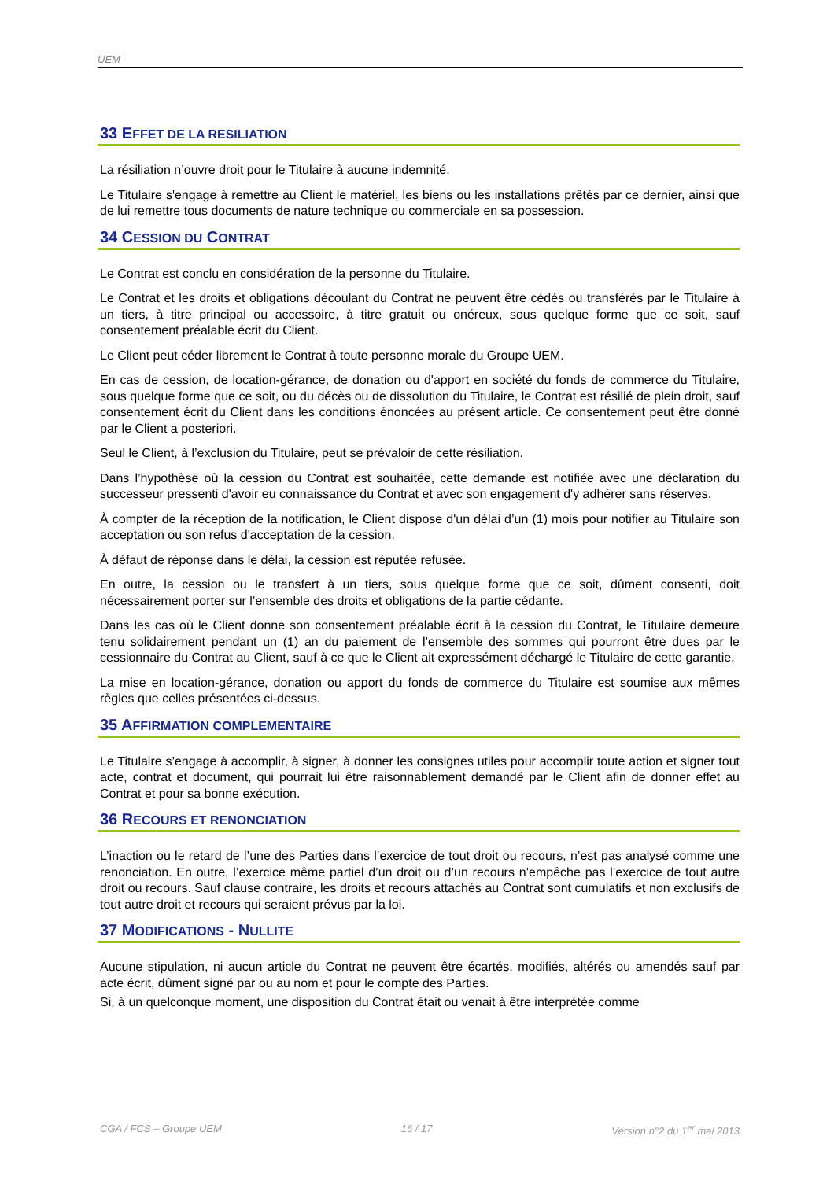UEM
33 EFFET DE LA RESILIATION
La résiliation n’ouvre droit pour le Titulaire à aucune indemnité.
Le Titulaire s'engage à remettre au Client le matériel, les biens ou les installations prêtés par ce dernier, ainsi que de lui remettre tous documents de nature technique ou commerciale en sa possession.
34 CESSION DU CONTRAT
Le Contrat est conclu en considération de la personne du Titulaire.
Le Contrat et les droits et obligations découlant du Contrat ne peuvent être cédés ou transférés par le Titulaire à un tiers, à titre principal ou accessoire, à titre gratuit ou onéreux, sous quelque forme que ce soit, sauf consentement préalable écrit du Client.
Le Client peut céder librement le Contrat à toute personne morale du Groupe UEM.
En cas de cession, de location-gérance, de donation ou d'apport en société du fonds de commerce du Titulaire, sous quelque forme que ce soit, ou du décès ou de dissolution du Titulaire, le Contrat est résilié de plein droit, sauf consentement écrit du Client dans les conditions énoncées au présent article. Ce consentement peut être donné par le Client a posteriori.
Seul le Client, à l’exclusion du Titulaire, peut se prévaloir de cette résiliation.
Dans l’hypothèse où la cession du Contrat est souhaitée, cette demande est notifiée avec une déclaration du successeur pressenti d'avoir eu connaissance du Contrat et avec son engagement d'y adhérer sans réserves.
À compter de la réception de la notification, le Client dispose d'un délai d’un (1) mois pour notifier au Titulaire son acceptation ou son refus d'acceptation de la cession.
À défaut de réponse dans le délai, la cession est réputée refusée.
En outre, la cession ou le transfert à un tiers, sous quelque forme que ce soit, dûment consenti, doit nécessairement porter sur l’ensemble des droits et obligations de la partie cédante.
Dans les cas où le Client donne son consentement préalable écrit à la cession du Contrat, le Titulaire demeure tenu solidairement pendant un (1) an du paiement de l’ensemble des sommes qui pourront être dues par le cessionnaire du Contrat au Client, sauf à ce que le Client ait expressément déchargé le Titulaire de cette garantie.
La mise en location-gérance, donation ou apport du fonds de commerce du Titulaire est soumise aux mêmes règles que celles présentées ci-dessus.
35 AFFIRMATION COMPLEMENTAIRE
Le Titulaire s’engage à accomplir, à signer, à donner les consignes utiles pour accomplir toute action et signer tout acte, contrat et document, qui pourrait lui être raisonnablement demandé par le Client afin de donner effet au Contrat et pour sa bonne exécution.
36 RECOURS ET RENONCIATION
L’inaction ou le retard de l’une des Parties dans l’exercice de tout droit ou recours, n’est pas analysé comme une renonciation. En outre, l’exercice même partiel d’un droit ou d’un recours n’empêche pas l’exercice de tout autre droit ou recours. Sauf clause contraire, les droits et recours attachés au Contrat sont cumulatifs et non exclusifs de tout autre droit et recours qui seraient prévus par la loi.
37 MODIFICATIONS - NULLITE
Aucune stipulation, ni aucun article du Contrat ne peuvent être écartés, modifiés, altérés ou amendés sauf par acte écrit, dûment signé par ou au nom et pour le compte des Parties.
Si, à un quelconque moment, une disposition du Contrat était ou venait à être interprétée comme
CGA / FCS – Groupe UEM 16 / 17 Version n°2 du 1<sup>er</sup> mai 2013